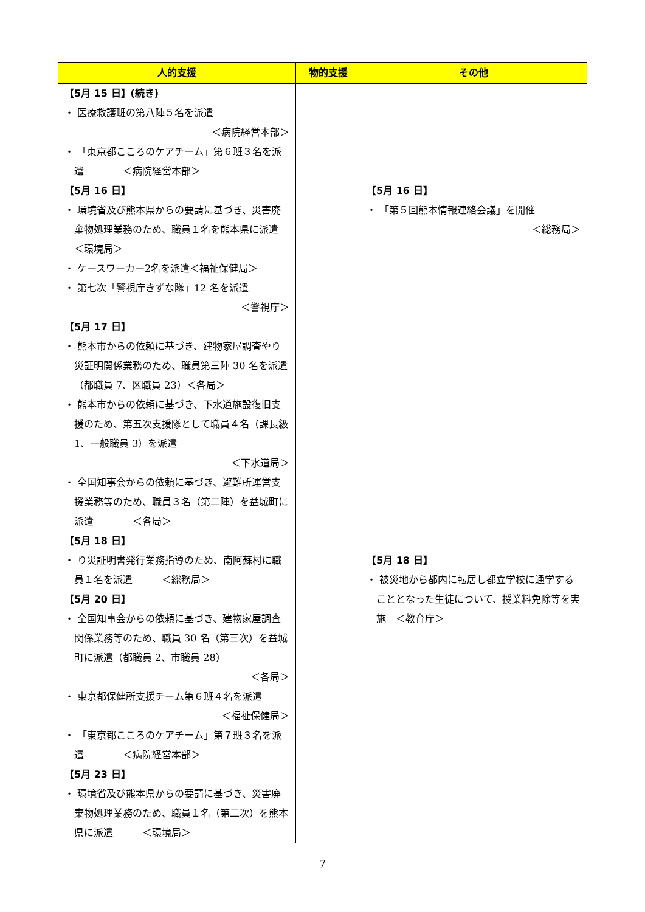| 人的支援 | 物的支援 | その他 |
| --- | --- | --- |
| 【5月 15 日】(続き) ・ 医療救護班の第八陣５名を派遣 ＜病院経営本部＞ ・ 「東京都こころのケアチーム」第６班３名を派遣 ＜病院経営本部＞ 【5月 16 日】 ・ 環境省及び熊本県からの要請に基づき、災害廃棄物処理業務のため、職員１名を熊本県に派遣 ＜環境局＞ ・ ケースワーカー2名を派遣＜福祉保健局＞ ・ 第七次「警視庁きずな隊」12 名を派遣 ＜警視庁＞ 【5月 17 日】 ・ 熊本市からの依頼に基づき、建物家屋調査やり災証明関係業務のため、職員第三陣 30 名を派遣（都職員 7、区職員 23）＜各局＞ ・ 熊本市からの依頼に基づき、下水道施設復旧支援のため、第五次支援隊として職員４名（課長級 1、一般職員 3）を派遣 ＜下水道局＞ ・ 全国知事会からの依頼に基づき、避難所運営支援業務等のため、職員３名（第二陣）を益城町に派遣 ＜各局＞ 【5月 18 日】 ・ り災証明書発行業務指導のため、南阿蘇村に職員１名を派遣 ＜総務局＞ 【5月 20 日】 ・ 全国知事会からの依頼に基づき、建物家屋調査関係業務等のため、職員 30 名（第三次）を益城町に派遣（都職員 2、市職員 28） ＜各局＞ ・ 東京都保健所支援チーム第６班４名を派遣 ＜福祉保健局＞ ・ 「東京都こころのケアチーム」第７班３名を派遣 ＜病院経営本部＞ 【5月 23 日】 ・ 環境省及び熊本県からの要請に基づき、災害廃棄物処理業務のため、職員１名（第二次）を熊本県に派遣 ＜環境局＞ | | 【5月 16 日】 ・ 「第５回熊本情報連絡会議」を開催 ＜総務局＞ 【5月 18 日】 ・ 被災地から都内に転居し都立学校に通学することとなった生徒について、授業料免除等を実施 ＜教育庁＞ |
7